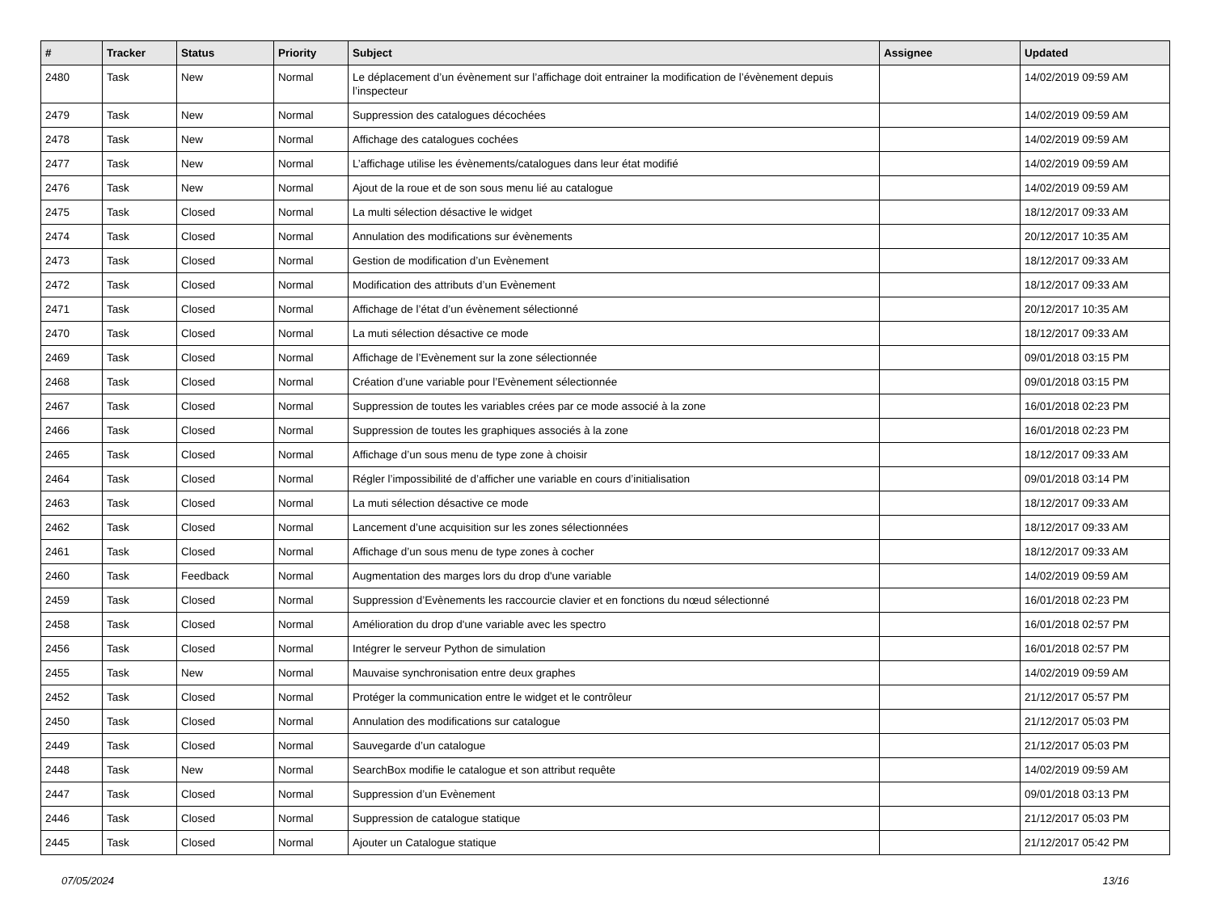| # | Tracker | Status | Priority | Subject | Assignee | Updated |
| --- | --- | --- | --- | --- | --- | --- |
| 2480 | Task | New | Normal | Le déplacement d’un évènement sur l’affichage doit entrainer la modification de l’évènement depuis l’inspecteur | | 14/02/2019 09:59 AM |
| 2479 | Task | New | Normal | Suppression des catalogues décochées | | 14/02/2019 09:59 AM |
| 2478 | Task | New | Normal | Affichage des catalogues cochées | | 14/02/2019 09:59 AM |
| 2477 | Task | New | Normal | L’affichage utilise les évènements/catalogues dans leur état modifié | | 14/02/2019 09:59 AM |
| 2476 | Task | New | Normal | Ajout de la roue et de son sous menu lié au catalogue | | 14/02/2019 09:59 AM |
| 2475 | Task | Closed | Normal | La multi sélection désactive le widget | | 18/12/2017 09:33 AM |
| 2474 | Task | Closed | Normal | Annulation des modifications sur évènements | | 20/12/2017 10:35 AM |
| 2473 | Task | Closed | Normal | Gestion de modification d’un Evènement | | 18/12/2017 09:33 AM |
| 2472 | Task | Closed | Normal | Modification des attributs d’un Evènement | | 18/12/2017 09:33 AM |
| 2471 | Task | Closed | Normal | Affichage de l’état d’un évènement sélectionné | | 20/12/2017 10:35 AM |
| 2470 | Task | Closed | Normal | La muti sélection désactive ce mode | | 18/12/2017 09:33 AM |
| 2469 | Task | Closed | Normal | Affichage de l’Evènement sur la zone sélectionnée | | 09/01/2018 03:15 PM |
| 2468 | Task | Closed | Normal | Création d’une variable pour l’Evènement sélectionnée | | 09/01/2018 03:15 PM |
| 2467 | Task | Closed | Normal | Suppression de toutes les variables crées par ce mode associé à la zone | | 16/01/2018 02:23 PM |
| 2466 | Task | Closed | Normal | Suppression de toutes les graphiques associés à la zone | | 16/01/2018 02:23 PM |
| 2465 | Task | Closed | Normal | Affichage d’un sous menu de type zone à choisir | | 18/12/2017 09:33 AM |
| 2464 | Task | Closed | Normal | Régler l’impossibilité de d’afficher une variable en cours d’initialisation | | 09/01/2018 03:14 PM |
| 2463 | Task | Closed | Normal | La muti sélection désactive ce mode | | 18/12/2017 09:33 AM |
| 2462 | Task | Closed | Normal | Lancement d’une acquisition sur les zones sélectionnées | | 18/12/2017 09:33 AM |
| 2461 | Task | Closed | Normal | Affichage d’un sous menu de type zones à cocher | | 18/12/2017 09:33 AM |
| 2460 | Task | Feedback | Normal | Augmentation des marges lors du drop d'une variable | | 14/02/2019 09:59 AM |
| 2459 | Task | Closed | Normal | Suppression d’Evènements les raccourcie clavier et en fonctions du nœud sélectionné | | 16/01/2018 02:23 PM |
| 2458 | Task | Closed | Normal | Amélioration du drop d'une variable avec les spectro | | 16/01/2018 02:57 PM |
| 2456 | Task | Closed | Normal | Intégrer le serveur Python de simulation | | 16/01/2018 02:57 PM |
| 2455 | Task | New | Normal | Mauvaise synchronisation entre deux graphes | | 14/02/2019 09:59 AM |
| 2452 | Task | Closed | Normal | Protéger la communication entre le widget et le contrôleur | | 21/12/2017 05:57 PM |
| 2450 | Task | Closed | Normal | Annulation des modifications sur catalogue | | 21/12/2017 05:03 PM |
| 2449 | Task | Closed | Normal | Sauvegarde d’un catalogue | | 21/12/2017 05:03 PM |
| 2448 | Task | New | Normal | SearchBox modifie le catalogue et son attribut requête | | 14/02/2019 09:59 AM |
| 2447 | Task | Closed | Normal | Suppression d’un Evènement | | 09/01/2018 03:13 PM |
| 2446 | Task | Closed | Normal | Suppression de catalogue statique | | 21/12/2017 05:03 PM |
| 2445 | Task | Closed | Normal | Ajouter un Catalogue statique | | 21/12/2017 05:42 PM |
07/05/2024 13/16